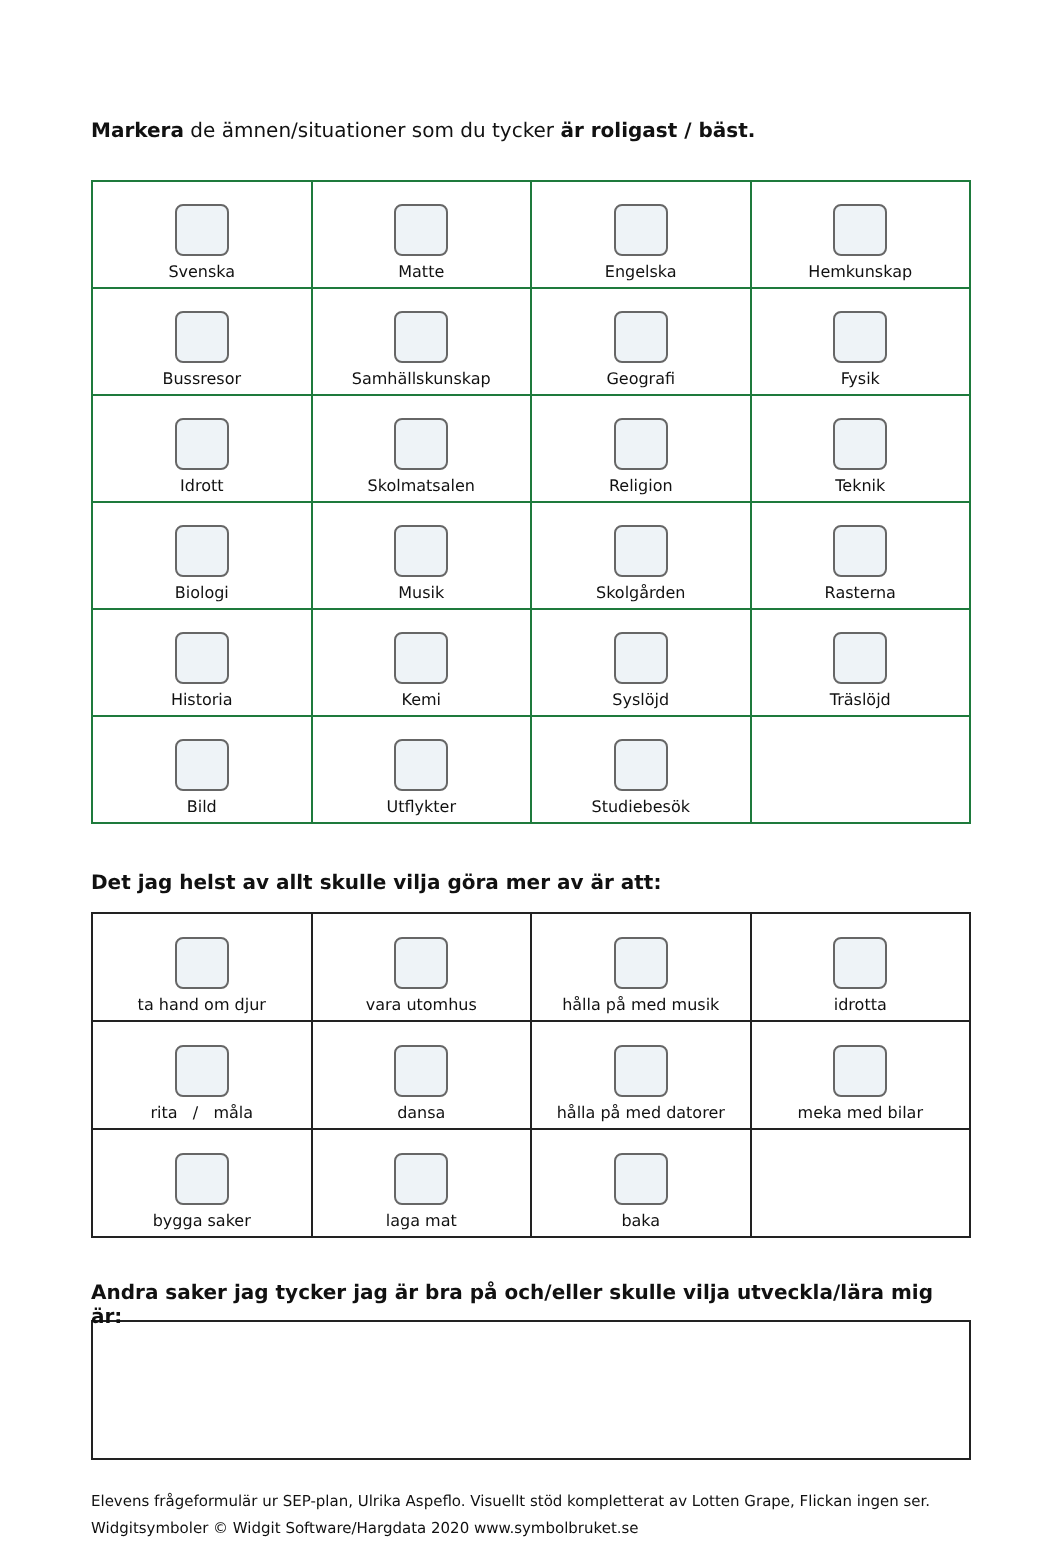Markera de ämnen/situationer som du tycker är roligast / bäst.
| Svenska | Matte | Engelska | Hemkunskap |
| Bussresor | Samhällskunskap | Geografi | Fysik |
| Idrott | Skolmatsalen | Religion | Teknik |
| Biologi | Musik | Skolgården | Rasterna |
| Historia | Kemi | Syslöjd | Träslöjd |
| Bild | Utflykter | Studiebesök | |
Det jag helst av allt skulle vilja göra mer av är att:
| ta hand om djur | vara utomhus | hålla på med musik | idrotta |
| rita / måla | dansa | hålla på med datorer | meka med bilar |
| bygga saker | laga mat | baka | |
Andra saker jag tycker jag är bra på och/eller skulle vilja utveckla/lära mig är:
Elevens frågeformulär ur SEP-plan, Ulrika Aspeflo. Visuellt stöd kompletterat av Lotten Grape, Flickan ingen ser.
Widgitsymboler © Widgit Software/Hargdata 2020 www.symbolbruket.se